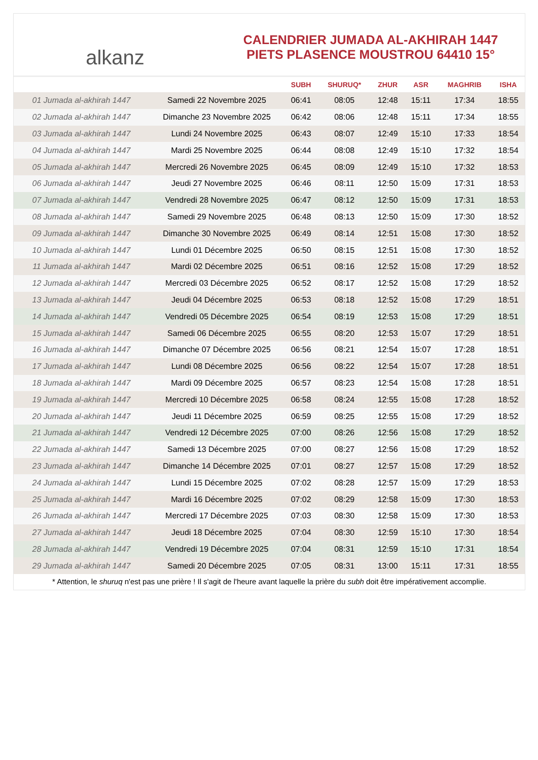alkanz
CALENDRIER JUMADA AL-AKHIRAH 1447
PIETS PLASENCE MOUSTROU 64410 15°
| | | SUBH | SHURUQ* | ZHUR | ASR | MAGHRIB | ISHA |
| --- | --- | --- | --- | --- | --- | --- | --- |
| 01 Jumada al-akhirah 1447 | Samedi 22 Novembre 2025 | 06:41 | 08:05 | 12:48 | 15:11 | 17:34 | 18:55 |
| 02 Jumada al-akhirah 1447 | Dimanche 23 Novembre 2025 | 06:42 | 08:06 | 12:48 | 15:11 | 17:34 | 18:55 |
| 03 Jumada al-akhirah 1447 | Lundi 24 Novembre 2025 | 06:43 | 08:07 | 12:49 | 15:10 | 17:33 | 18:54 |
| 04 Jumada al-akhirah 1447 | Mardi 25 Novembre 2025 | 06:44 | 08:08 | 12:49 | 15:10 | 17:32 | 18:54 |
| 05 Jumada al-akhirah 1447 | Mercredi 26 Novembre 2025 | 06:45 | 08:09 | 12:49 | 15:10 | 17:32 | 18:53 |
| 06 Jumada al-akhirah 1447 | Jeudi 27 Novembre 2025 | 06:46 | 08:11 | 12:50 | 15:09 | 17:31 | 18:53 |
| 07 Jumada al-akhirah 1447 | Vendredi 28 Novembre 2025 | 06:47 | 08:12 | 12:50 | 15:09 | 17:31 | 18:53 |
| 08 Jumada al-akhirah 1447 | Samedi 29 Novembre 2025 | 06:48 | 08:13 | 12:50 | 15:09 | 17:30 | 18:52 |
| 09 Jumada al-akhirah 1447 | Dimanche 30 Novembre 2025 | 06:49 | 08:14 | 12:51 | 15:08 | 17:30 | 18:52 |
| 10 Jumada al-akhirah 1447 | Lundi 01 Décembre 2025 | 06:50 | 08:15 | 12:51 | 15:08 | 17:30 | 18:52 |
| 11 Jumada al-akhirah 1447 | Mardi 02 Décembre 2025 | 06:51 | 08:16 | 12:52 | 15:08 | 17:29 | 18:52 |
| 12 Jumada al-akhirah 1447 | Mercredi 03 Décembre 2025 | 06:52 | 08:17 | 12:52 | 15:08 | 17:29 | 18:52 |
| 13 Jumada al-akhirah 1447 | Jeudi 04 Décembre 2025 | 06:53 | 08:18 | 12:52 | 15:08 | 17:29 | 18:51 |
| 14 Jumada al-akhirah 1447 | Vendredi 05 Décembre 2025 | 06:54 | 08:19 | 12:53 | 15:08 | 17:29 | 18:51 |
| 15 Jumada al-akhirah 1447 | Samedi 06 Décembre 2025 | 06:55 | 08:20 | 12:53 | 15:07 | 17:29 | 18:51 |
| 16 Jumada al-akhirah 1447 | Dimanche 07 Décembre 2025 | 06:56 | 08:21 | 12:54 | 15:07 | 17:28 | 18:51 |
| 17 Jumada al-akhirah 1447 | Lundi 08 Décembre 2025 | 06:56 | 08:22 | 12:54 | 15:07 | 17:28 | 18:51 |
| 18 Jumada al-akhirah 1447 | Mardi 09 Décembre 2025 | 06:57 | 08:23 | 12:54 | 15:08 | 17:28 | 18:51 |
| 19 Jumada al-akhirah 1447 | Mercredi 10 Décembre 2025 | 06:58 | 08:24 | 12:55 | 15:08 | 17:28 | 18:52 |
| 20 Jumada al-akhirah 1447 | Jeudi 11 Décembre 2025 | 06:59 | 08:25 | 12:55 | 15:08 | 17:29 | 18:52 |
| 21 Jumada al-akhirah 1447 | Vendredi 12 Décembre 2025 | 07:00 | 08:26 | 12:56 | 15:08 | 17:29 | 18:52 |
| 22 Jumada al-akhirah 1447 | Samedi 13 Décembre 2025 | 07:00 | 08:27 | 12:56 | 15:08 | 17:29 | 18:52 |
| 23 Jumada al-akhirah 1447 | Dimanche 14 Décembre 2025 | 07:01 | 08:27 | 12:57 | 15:08 | 17:29 | 18:52 |
| 24 Jumada al-akhirah 1447 | Lundi 15 Décembre 2025 | 07:02 | 08:28 | 12:57 | 15:09 | 17:29 | 18:53 |
| 25 Jumada al-akhirah 1447 | Mardi 16 Décembre 2025 | 07:02 | 08:29 | 12:58 | 15:09 | 17:30 | 18:53 |
| 26 Jumada al-akhirah 1447 | Mercredi 17 Décembre 2025 | 07:03 | 08:30 | 12:58 | 15:09 | 17:30 | 18:53 |
| 27 Jumada al-akhirah 1447 | Jeudi 18 Décembre 2025 | 07:04 | 08:30 | 12:59 | 15:10 | 17:30 | 18:54 |
| 28 Jumada al-akhirah 1447 | Vendredi 19 Décembre 2025 | 07:04 | 08:31 | 12:59 | 15:10 | 17:31 | 18:54 |
| 29 Jumada al-akhirah 1447 | Samedi 20 Décembre 2025 | 07:05 | 08:31 | 13:00 | 15:11 | 17:31 | 18:55 |
* Attention, le shuruq n'est pas une prière ! Il s'agit de l'heure avant laquelle la prière du subh doit être impérativement accomplie.